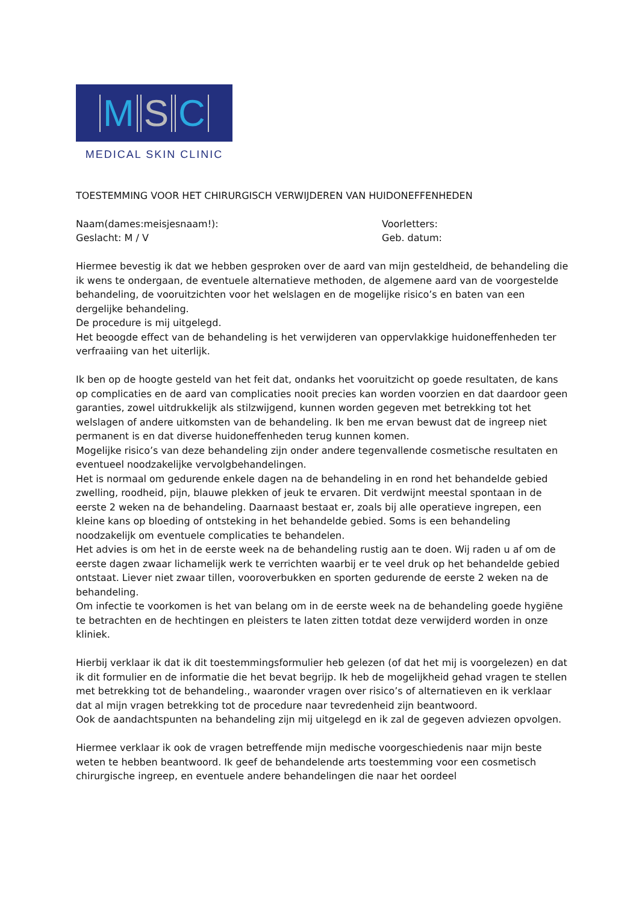M S C
MEDICAL SKIN CLINIC
TOESTEMMING VOOR HET CHIRURGISCH VERWIJDEREN VAN HUIDONEFFENHEDEN
Naam(dames:meisjesnaam!): Voorletters:
Geslacht: M / V Geb. datum:
Hiermee bevestig ik dat we hebben gesproken over de aard van mijn gesteldheid, de behandeling die ik wens te ondergaan, de eventuele alternatieve methoden, de algemene aard van de voorgestelde behandeling, de vooruitzichten voor het welslagen en de mogelijke risico’s en baten van een dergelijke behandeling.
De procedure is mij uitgelegd.
Het beoogde effect van de behandeling is het verwijderen van oppervlakkige huidoneffenheden ter verfraaiing van het uiterlijk.
Ik ben op de hoogte gesteld van het feit dat, ondanks het vooruitzicht op goede resultaten, de kans op complicaties en de aard van complicaties nooit precies kan worden voorzien en dat daardoor geen garanties, zowel uitdrukkelijk als stilzwijgend, kunnen worden gegeven met betrekking tot het welslagen of andere uitkomsten van de behandeling. Ik ben me ervan bewust dat de ingreep niet permanent is en dat diverse huidoneffenheden terug kunnen komen.
Mogelijke risico’s van deze behandeling zijn onder andere tegenvallende cosmetische resultaten en eventueel noodzakelijke vervolgbehandelingen.
Het is normaal om gedurende enkele dagen na de behandeling in en rond het behandelde gebied zwelling, roodheid, pijn, blauwe plekken of jeuk te ervaren. Dit verdwijnt meestal spontaan in de eerste 2 weken na de behandeling. Daarnaast bestaat er, zoals bij alle operatieve ingrepen, een kleine kans op bloeding of ontsteking in het behandelde gebied. Soms is een behandeling noodzakelijk om eventuele complicaties te behandelen.
Het advies is om het in de eerste week na de behandeling rustig aan te doen. Wij raden u af om de eerste dagen zwaar lichamelijk werk te verrichten waarbij er te veel druk op het behandelde gebied ontstaat. Liever niet zwaar tillen, vooroverbukken en sporten gedurende de eerste 2 weken na de behandeling.
Om infectie te voorkomen is het van belang om in de eerste week na de behandeling goede hygiëne te betrachten en de hechtingen en pleisters te laten zitten totdat deze verwijderd worden in onze kliniek.
Hierbij verklaar ik dat ik dit toestemmingsformulier heb gelezen (of dat het mij is voorgelezen) en dat ik dit formulier en de informatie die het bevat begrijp. Ik heb de mogelijkheid gehad vragen te stellen met betrekking tot de behandeling., waaronder vragen over risico’s of alternatieven en ik verklaar dat al mijn vragen betrekking tot de procedure naar tevredenheid zijn beantwoord.
Ook de aandachtspunten na behandeling zijn mij uitgelegd en ik zal de gegeven adviezen opvolgen.
Hiermee verklaar ik ook de vragen betreffende mijn medische voorgeschiedenis naar mijn beste weten te hebben beantwoord. Ik geef de behandelende arts toestemming voor een cosmetisch chirurgische ingreep, en eventuele andere behandelingen die naar het oordeel